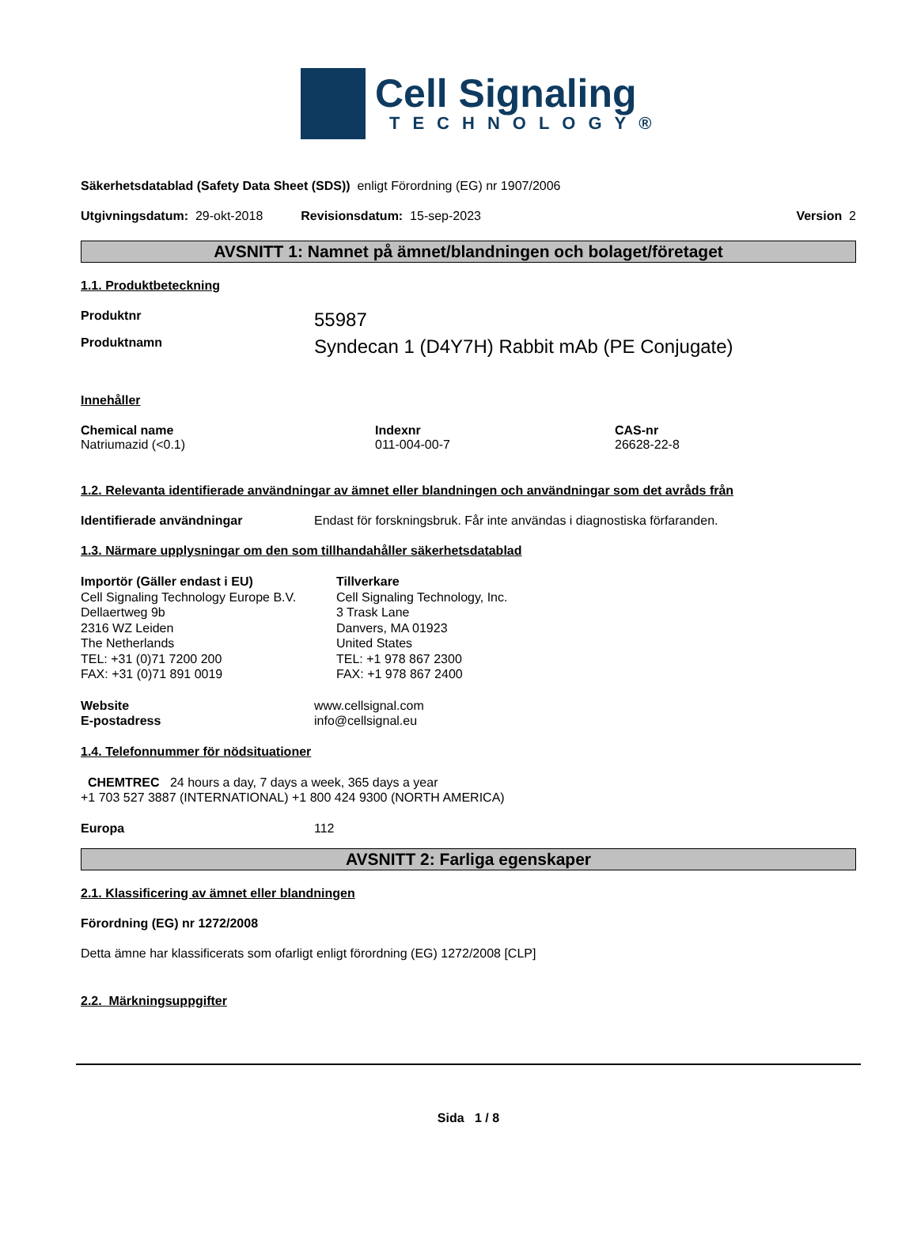Cell Signaling
TECHNOLOGY®
Säkerhetsdatablad (Safety Data Sheet (SDS)) enligt Förordning (EG) nr 1907/2006
Utgivningsdatum: 29-okt-2018 Revisionsdatum: 15-sep-2023 Version 2
AVSNITT 1: Namnet på ämnet/blandningen och bolaget/företaget
1.1. Produktbeteckning
Produktnr 55987
Produktnamn Syndecan 1 (D4Y7H) Rabbit mAb (PE Conjugate)
Innehåller
Chemical name
Natriumazid (<0.1)
Indexnr
011-004-00-7
CAS-nr
26628-22-8
1.2. Relevanta identifierade användningar av ämnet eller blandningen och användningar som det avråds från
Identifierade användningar Endast för forskningsbruk. Får inte användas i diagnostiska förfaranden.
1.3. Närmare upplysningar om den som tillhandahåller säkerhetsdatablad
Importör (Gäller endast i EU)
Cell Signaling Technology Europe B.V.
Dellaertweg 9b
2316 WZ Leiden
The Netherlands
TEL: +31 (0)71 7200 200
FAX: +31 (0)71 891 0019
Tillverkare
Cell Signaling Technology, Inc.
3 Trask Lane
Danvers, MA 01923
United States
TEL: +1 978 867 2300
FAX: +1 978 867 2400
Website
E-postadress
www.cellsignal.com
info@cellsignal.eu
1.4. Telefonnummer för nödsituationer
CHEMTREC 24 hours a day, 7 days a week, 365 days a year
+1 703 527 3887 (INTERNATIONAL) +1 800 424 9300 (NORTH AMERICA)
Europa 112
AVSNITT 2: Farliga egenskaper
2.1. Klassificering av ämnet eller blandningen
Förordning (EG) nr 1272/2008
Detta ämne har klassificerats som ofarligt enligt förordning (EG) 1272/2008 [CLP]
2.2. Märkningsuppgifter
Sida 1 / 8